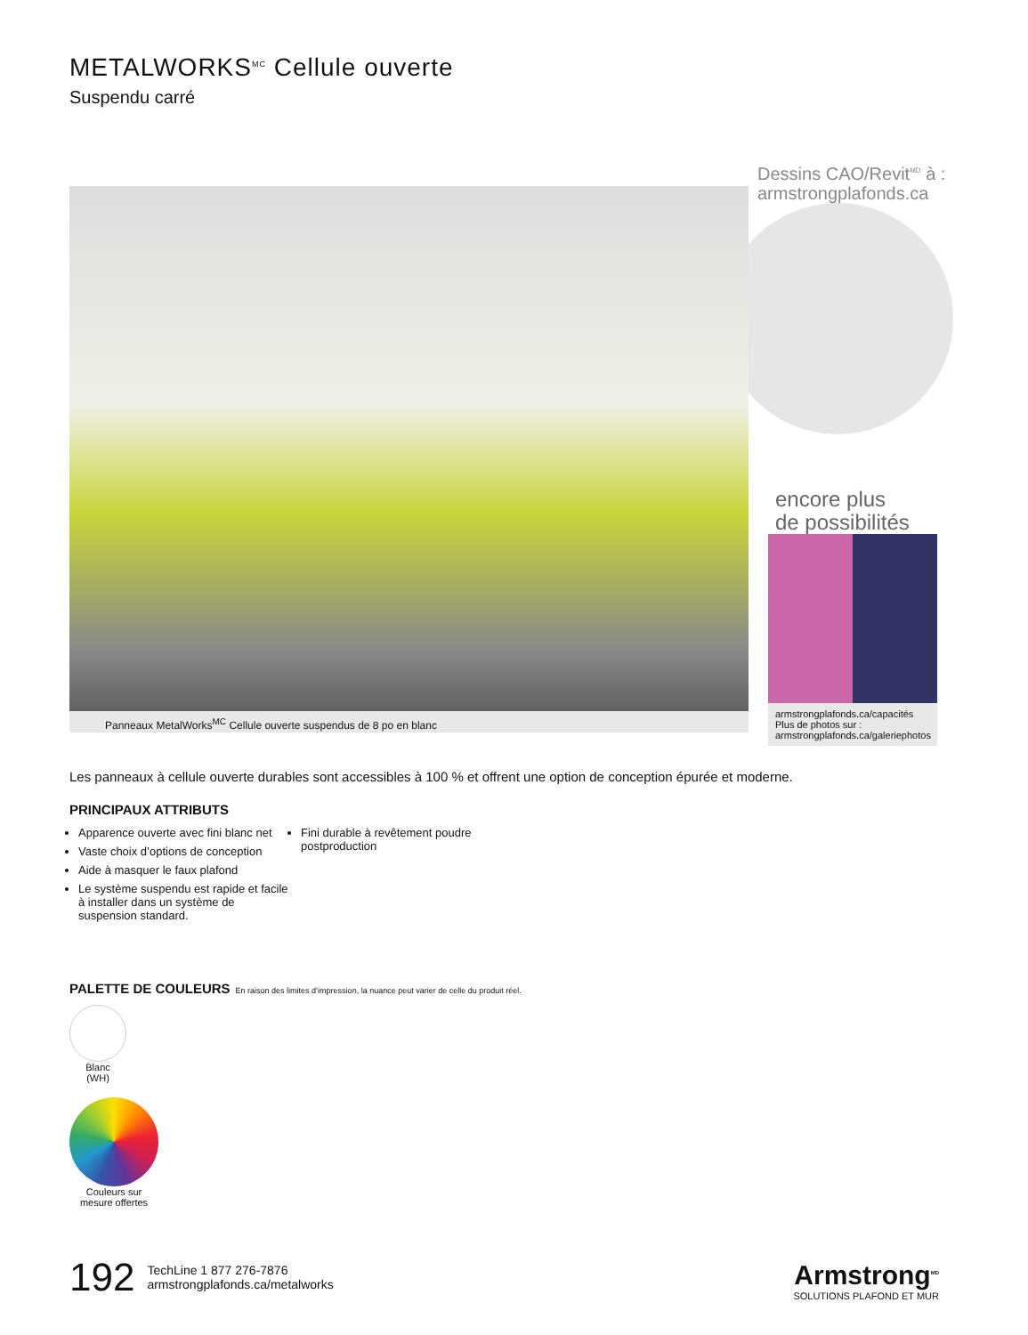METALWORKS<sup>MC</sup> Cellule ouverte
Suspendu carré
Panneaux MetalWorks<sup>MC</sup> Cellule ouverte suspendus de 8 po en blanc
Dessins CAO/Revit<sup>MD</sup> à :
armstrongplafonds.ca
encore plus
de possibilités
armstrongplafonds.ca/capacités
Plus de photos sur :
armstrongplafonds.ca/galeriephotos
Les panneaux à cellule ouverte durables sont accessibles à 100 % et offrent une option de conception épurée et moderne.
PRINCIPAUX ATTRIBUTS
Apparence ouverte avec fini blanc net
Vaste choix d’options de conception
Aide à masquer le faux plafond
Le système suspendu est rapide et facile à installer dans un système de suspension standard.
Fini durable à revêtement poudre postproduction
PALETTE DE COULEURS En raison des limites d’impression, la nuance peut varier de celle du produit réel.
Blanc
(WH)
Couleurs sur mesure offertes
192
TechLine 1 877 276-7876
armstrongplafonds.ca/metalworks
Armstrong<sup>MD</sup>
SOLUTIONS PLAFOND ET MUR